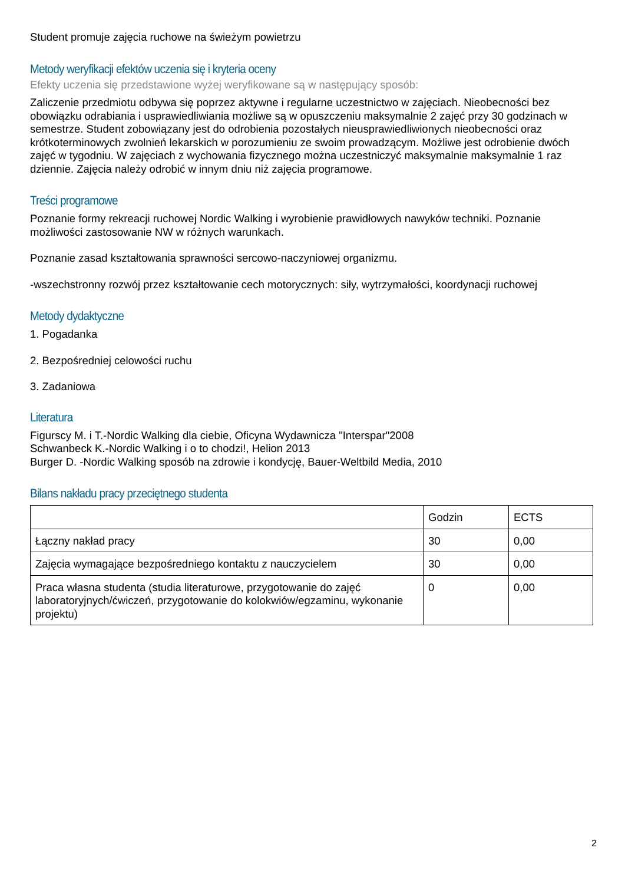Student promuje zajęcia ruchowe na świeżym powietrzu
Metody weryfikacji efektów uczenia się i kryteria oceny
Efekty uczenia się przedstawione wyżej weryfikowane są w następujący sposób:
Zaliczenie przedmiotu odbywa się poprzez aktywne i regularne uczestnictwo w zajęciach. Nieobecności bez obowiązku odrabiania i usprawiedliwiania możliwe są w opuszczeniu maksymalnie 2 zajęć przy 30 godzinach w semestrze. Student zobowiązany jest do odrobienia pozostałych nieusprawiedliwionych nieobecności oraz krótkoterminowych zwolnień lekarskich w porozumieniu ze swoim prowadzącym. Możliwe jest odrobienie dwóch zajęć w tygodniu. W zajęciach z wychowania fizycznego można uczestniczyć maksymalnie maksymalnie 1 raz dziennie. Zajęcia należy odrobić w innym dniu niż zajęcia programowe.
Treści programowe
Poznanie formy rekreacji ruchowej Nordic Walking i wyrobienie prawidłowych nawyków techniki. Poznanie możliwości zastosowanie NW w różnych warunkach.
Poznanie zasad kształtowania sprawności sercowo-naczyniowej organizmu.
-wszechstronny rozwój przez kształtowanie cech motorycznych: siły, wytrzymałości, koordynacji ruchowej
Metody dydaktyczne
1. Pogadanka
2. Bezpośredniej celowości ruchu
3. Zadaniowa
Literatura
Figurscy M. i T.-Nordic Walking dla ciebie, Oficyna Wydawnicza "Interspar"2008
Schwanbeck K.-Nordic Walking i o to chodzi!, Helion 2013
Burger D. -Nordic Walking sposób na zdrowie i kondycję, Bauer-Weltbild Media, 2010
Bilans nakładu pracy przeciętnego studenta
| | Godzin | ECTS |
| Łączny nakład pracy | 30 | 0,00 |
| Zajęcia wymagające bezpośredniego kontaktu z nauczycielem | 30 | 0,00 |
| Praca własna studenta (studia literaturowe, przygotowanie do zajęć laboratoryjnych/ćwiczeń, przygotowanie do kolokwiów/egzaminu, wykonanie projektu) | 0 | 0,00 |
2